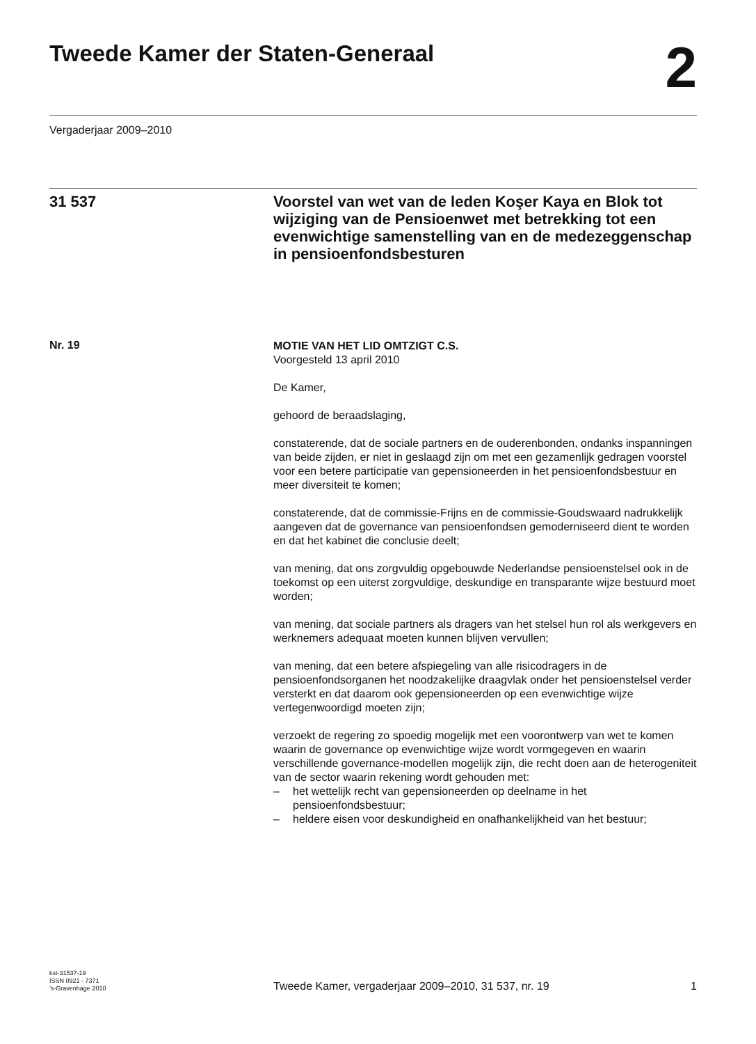Tweede Kamer der Staten-Generaal
2
Vergaderjaar 2009–2010
31 537
Voorstel van wet van de leden Koşer Kaya en Blok tot wijziging van de Pensioenwet met betrekking tot een evenwichtige samenstelling van en de medezeggenschap in pensioenfondsbesturen
Nr. 19
MOTIE VAN HET LID OMTZIGT C.S.
Voorgesteld 13 april 2010
De Kamer,
gehoord de beraadslaging,
constaterende, dat de sociale partners en de ouderenbonden, ondanks inspanningen van beide zijden, er niet in geslaagd zijn om met een gezamenlijk gedragen voorstel voor een betere participatie van gepensioneerden in het pensioenfondsbestuur en meer diversiteit te komen;
constaterende, dat de commissie-Frijns en de commissie-Goudswaard nadrukkelijk aangeven dat de governance van pensioenfondsen gemoderniseerd dient te worden en dat het kabinet die conclusie deelt;
van mening, dat ons zorgvuldig opgebouwde Nederlandse pensioenstelsel ook in de toekomst op een uiterst zorgvuldige, deskundige en transparante wijze bestuurd moet worden;
van mening, dat sociale partners als dragers van het stelsel hun rol als werkgevers en werknemers adequaat moeten kunnen blijven vervullen;
van mening, dat een betere afspiegeling van alle risicodragers in de pensioenfondsorganen het noodzakelijke draagvlak onder het pensioenstelsel verder versterkt en dat daarom ook gepensioneerden op een evenwichtige wijze vertegenwoordigd moeten zijn;
verzoekt de regering zo spoedig mogelijk met een voorontwerp van wet te komen waarin de governance op evenwichtige wijze wordt vormgegeven en waarin verschillende governance-modellen mogelijk zijn, die recht doen aan de heterogeniteit van de sector waarin rekening wordt gehouden met:
– het wettelijk recht van gepensioneerden op deelname in het pensioenfondsbestuur;
– heldere eisen voor deskundigheid en onafhankelijkheid van het bestuur;
kst-31537-19
ISSN 0921 - 7371
’s-Gravenhage 2010
Tweede Kamer, vergaderjaar 2009–2010, 31 537, nr. 19
1